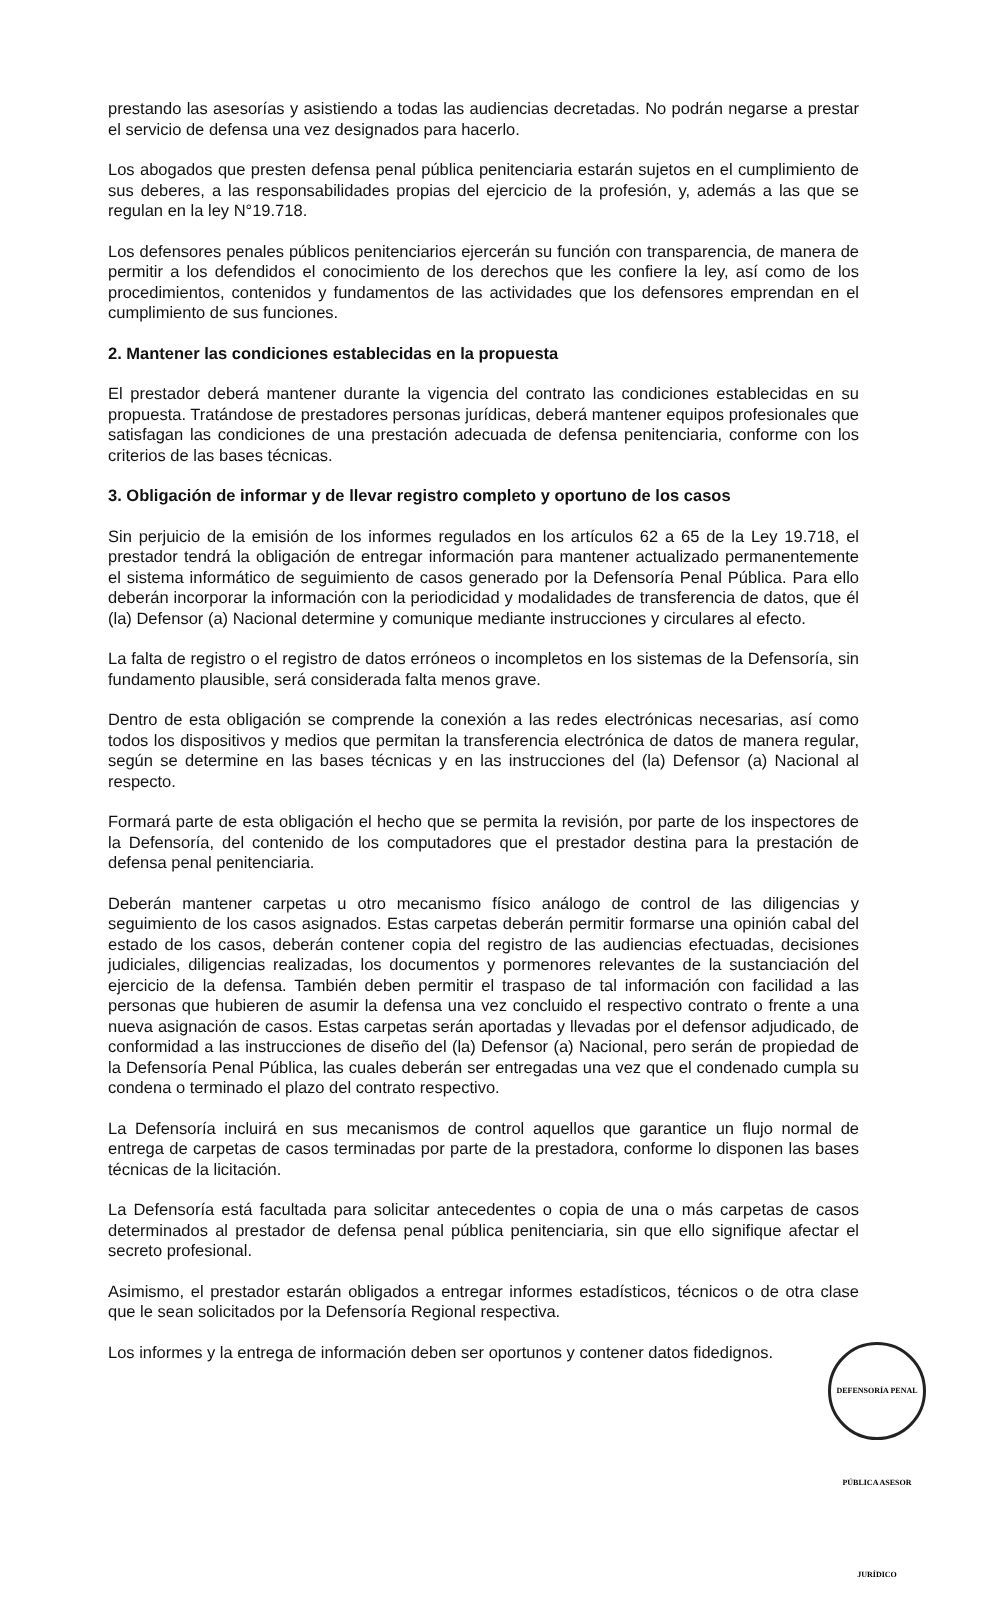prestando las asesorías y asistiendo a todas las audiencias decretadas. No podrán negarse a prestar el servicio de defensa una vez designados para hacerlo.
Los abogados que presten defensa penal pública penitenciaria estarán sujetos en el cumplimiento de sus deberes, a las responsabilidades propias del ejercicio de la profesión, y, además a las que se regulan en la ley N°19.718.
Los defensores penales públicos penitenciarios ejercerán su función con transparencia, de manera de permitir a los defendidos el conocimiento de los derechos que les confiere la ley, así como de los procedimientos, contenidos y fundamentos de las actividades que los defensores emprendan en el cumplimiento de sus funciones.
2. Mantener las condiciones establecidas en la propuesta
El prestador deberá mantener durante la vigencia del contrato las condiciones establecidas en su propuesta. Tratándose de prestadores personas jurídicas, deberá mantener equipos profesionales que satisfagan las condiciones de una prestación adecuada de defensa penitenciaria, conforme con los criterios de las bases técnicas.
3. Obligación de informar y de llevar registro completo y oportuno de los casos
Sin perjuicio de la emisión de los informes regulados en los artículos 62 a 65 de la Ley 19.718, el prestador tendrá la obligación de entregar información para mantener actualizado permanentemente el sistema informático de seguimiento de casos generado por la Defensoría Penal Pública. Para ello deberán incorporar la información con la periodicidad y modalidades de transferencia de datos, que él (la) Defensor (a) Nacional determine y comunique mediante instrucciones y circulares al efecto.
La falta de registro o el registro de datos erróneos o incompletos en los sistemas de la Defensoría, sin fundamento plausible, será considerada falta menos grave.
Dentro de esta obligación se comprende la conexión a las redes electrónicas necesarias, así como todos los dispositivos y medios que permitan la transferencia electrónica de datos de manera regular, según se determine en las bases técnicas y en las instrucciones del (la) Defensor (a) Nacional al respecto.
Formará parte de esta obligación el hecho que se permita la revisión, por parte de los inspectores de la Defensoría, del contenido de los computadores que el prestador destina para la prestación de defensa penal penitenciaria.
Deberán mantener carpetas u otro mecanismo físico análogo de control de las diligencias y seguimiento de los casos asignados. Estas carpetas deberán permitir formarse una opinión cabal del estado de los casos, deberán contener copia del registro de las audiencias efectuadas, decisiones judiciales, diligencias realizadas, los documentos y pormenores relevantes de la sustanciación del ejercicio de la defensa. También deben permitir el traspaso de tal información con facilidad a las personas que hubieren de asumir la defensa una vez concluido el respectivo contrato o frente a una nueva asignación de casos. Estas carpetas serán aportadas y llevadas por el defensor adjudicado, de conformidad a las instrucciones de diseño del (la) Defensor (a) Nacional, pero serán de propiedad de la Defensoría Penal Pública, las cuales deberán ser entregadas una vez que el condenado cumpla su condena o terminado el plazo del contrato respectivo.
La Defensoría incluirá en sus mecanismos de control aquellos que garantice un flujo normal de entrega de carpetas de casos terminadas por parte de la prestadora, conforme lo disponen las bases técnicas de la licitación.
La Defensoría está facultada para solicitar antecedentes o copia de una o más carpetas de casos determinados al prestador de defensa penal pública penitenciaria, sin que ello signifique afectar el secreto profesional.
Asimismo, el prestador estarán obligados a entregar informes estadísticos, técnicos o de otra clase que le sean solicitados por la Defensoría Regional respectiva.
Los informes y la entrega de información deben ser oportunos y contener datos fidedignos.
DEFENSORÍA PENAL PÚBLICA ASESOR JURÍDICO